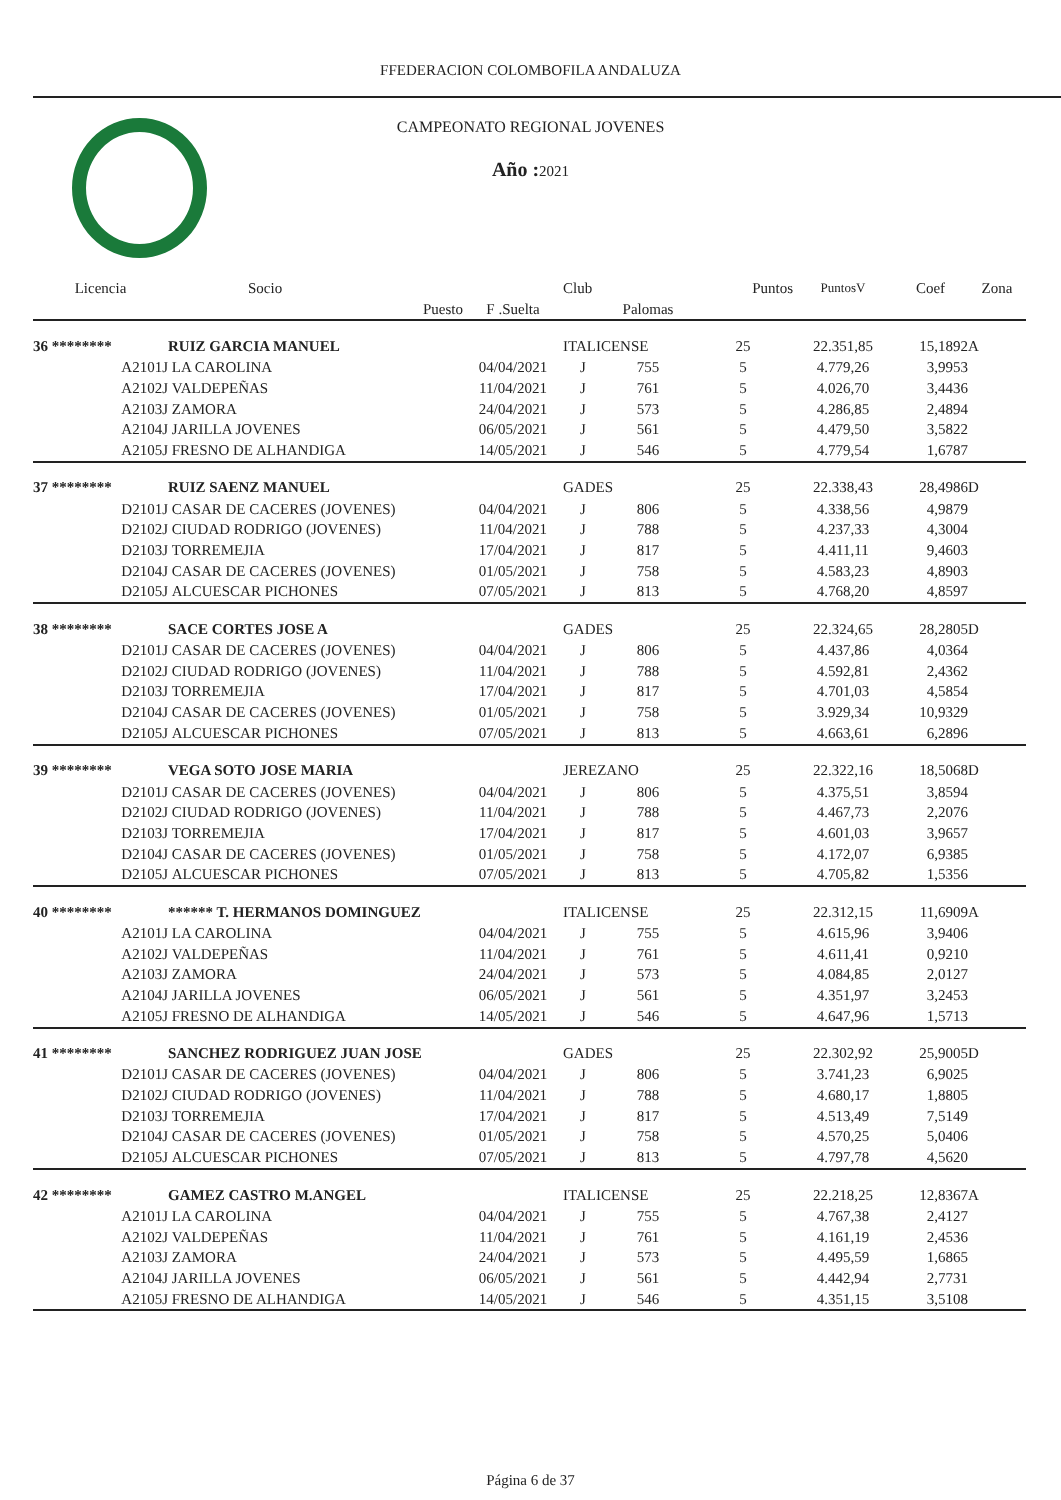FFEDERACION COLOMBOFILA ANDALUZA
CAMPEONATO REGIONAL JOVENES
Año : 2021
| Licencia | Socio | | Club | | Puntos | PuntosV | Coef | Zona |
| --- | --- | --- | --- | --- | --- | --- | --- | --- |
| | Puesto | F .Suelta | | Palomas | | | | |
| 36 ******** | RUIZ GARCIA MANUEL | | ITALICENSE | | 25 | 22.351,85 | 15,1892 | A |
| A2101J | LA CAROLINA | 04/04/2021 | J | 755 | 5 | 4.779,26 | 3,9953 | |
| A2102J | VALDEPEÑAS | 11/04/2021 | J | 761 | 5 | 4.026,70 | 3,4436 | |
| A2103J | ZAMORA | 24/04/2021 | J | 573 | 5 | 4.286,85 | 2,4894 | |
| A2104J | JARILLA JOVENES | 06/05/2021 | J | 561 | 5 | 4.479,50 | 3,5822 | |
| A2105J | FRESNO DE ALHANDIGA | 14/05/2021 | J | 546 | 5 | 4.779,54 | 1,6787 | |
| 37 ******** | RUIZ SAENZ MANUEL | | GADES | | 25 | 22.338,43 | 28,4986 | D |
| D2101J | CASAR DE CACERES (JOVENES) | 04/04/2021 | J | 806 | 5 | 4.338,56 | 4,9879 | |
| D2102J | CIUDAD RODRIGO (JOVENES) | 11/04/2021 | J | 788 | 5 | 4.237,33 | 4,3004 | |
| D2103J | TORREMEJIA | 17/04/2021 | J | 817 | 5 | 4.411,11 | 9,4603 | |
| D2104J | CASAR DE CACERES (JOVENES) | 01/05/2021 | J | 758 | 5 | 4.583,23 | 4,8903 | |
| D2105J | ALCUESCAR PICHONES | 07/05/2021 | J | 813 | 5 | 4.768,20 | 4,8597 | |
| 38 ******** | SACE CORTES JOSE A | | GADES | | 25 | 22.324,65 | 28,2805 | D |
| D2101J | CASAR DE CACERES (JOVENES) | 04/04/2021 | J | 806 | 5 | 4.437,86 | 4,0364 | |
| D2102J | CIUDAD RODRIGO (JOVENES) | 11/04/2021 | J | 788 | 5 | 4.592,81 | 2,4362 | |
| D2103J | TORREMEJIA | 17/04/2021 | J | 817 | 5 | 4.701,03 | 4,5854 | |
| D2104J | CASAR DE CACERES (JOVENES) | 01/05/2021 | J | 758 | 5 | 3.929,34 | 10,9329 | |
| D2105J | ALCUESCAR PICHONES | 07/05/2021 | J | 813 | 5 | 4.663,61 | 6,2896 | |
| 39 ******** | VEGA SOTO JOSE MARIA | | JEREZANO | | 25 | 22.322,16 | 18,5068 | D |
| D2101J | CASAR DE CACERES (JOVENES) | 04/04/2021 | J | 806 | 5 | 4.375,51 | 3,8594 | |
| D2102J | CIUDAD RODRIGO (JOVENES) | 11/04/2021 | J | 788 | 5 | 4.467,73 | 2,2076 | |
| D2103J | TORREMEJIA | 17/04/2021 | J | 817 | 5 | 4.601,03 | 3,9657 | |
| D2104J | CASAR DE CACERES (JOVENES) | 01/05/2021 | J | 758 | 5 | 4.172,07 | 6,9385 | |
| D2105J | ALCUESCAR PICHONES | 07/05/2021 | J | 813 | 5 | 4.705,82 | 1,5356 | |
| 40 ******** | ****** T. HERMANOS DOMINGUEZ | | ITALICENSE | | 25 | 22.312,15 | 11,6909 | A |
| A2101J | LA CAROLINA | 04/04/2021 | J | 755 | 5 | 4.615,96 | 3,9406 | |
| A2102J | VALDEPEÑAS | 11/04/2021 | J | 761 | 5 | 4.611,41 | 0,9210 | |
| A2103J | ZAMORA | 24/04/2021 | J | 573 | 5 | 4.084,85 | 2,0127 | |
| A2104J | JARILLA JOVENES | 06/05/2021 | J | 561 | 5 | 4.351,97 | 3,2453 | |
| A2105J | FRESNO DE ALHANDIGA | 14/05/2021 | J | 546 | 5 | 4.647,96 | 1,5713 | |
| 41 ******** | SANCHEZ RODRIGUEZ JUAN JOSE | | GADES | | 25 | 22.302,92 | 25,9005 | D |
| D2101J | CASAR DE CACERES (JOVENES) | 04/04/2021 | J | 806 | 5 | 3.741,23 | 6,9025 | |
| D2102J | CIUDAD RODRIGO (JOVENES) | 11/04/2021 | J | 788 | 5 | 4.680,17 | 1,8805 | |
| D2103J | TORREMEJIA | 17/04/2021 | J | 817 | 5 | 4.513,49 | 7,5149 | |
| D2104J | CASAR DE CACERES (JOVENES) | 01/05/2021 | J | 758 | 5 | 4.570,25 | 5,0406 | |
| D2105J | ALCUESCAR PICHONES | 07/05/2021 | J | 813 | 5 | 4.797,78 | 4,5620 | |
| 42 ******** | GAMEZ CASTRO M.ANGEL | | ITALICENSE | | 25 | 22.218,25 | 12,8367 | A |
| A2101J | LA CAROLINA | 04/04/2021 | J | 755 | 5 | 4.767,38 | 2,4127 | |
| A2102J | VALDEPEÑAS | 11/04/2021 | J | 761 | 5 | 4.161,19 | 2,4536 | |
| A2103J | ZAMORA | 24/04/2021 | J | 573 | 5 | 4.495,59 | 1,6865 | |
| A2104J | JARILLA JOVENES | 06/05/2021 | J | 561 | 5 | 4.442,94 | 2,7731 | |
| A2105J | FRESNO DE ALHANDIGA | 14/05/2021 | J | 546 | 5 | 4.351,15 | 3,5108 | |
Página 6 de 37